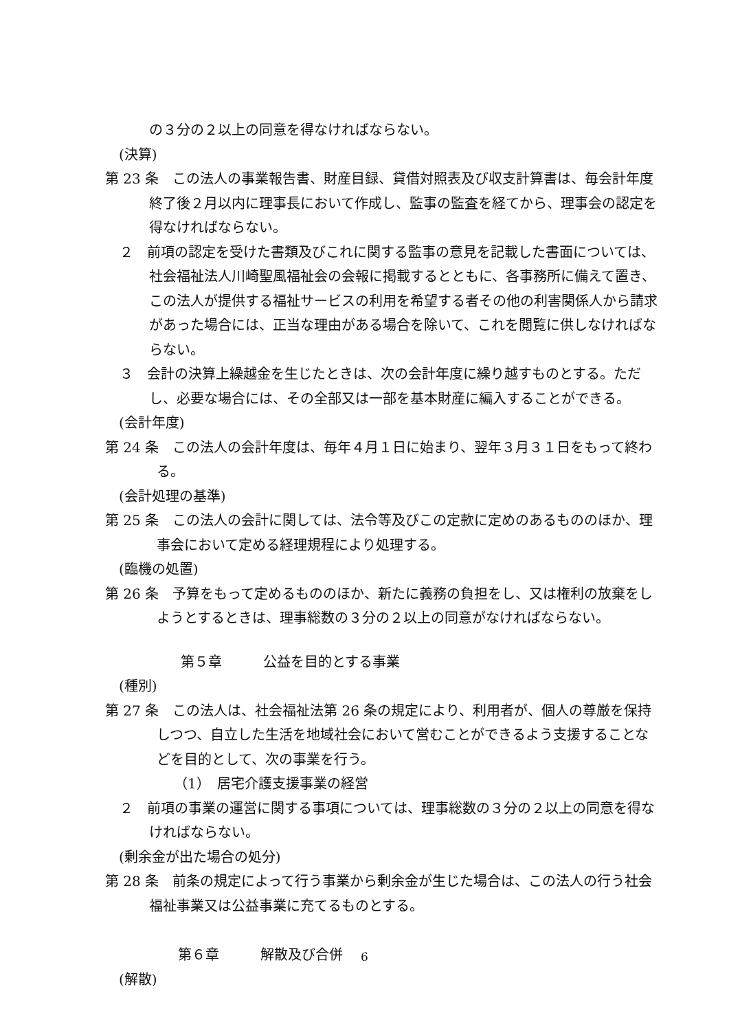の３分の２以上の同意を得なければならない。
(決算)
第 23 条　この法人の事業報告書、財産目録、貸借対照表及び収支計算書は、毎会計年度終了後２月以内に理事長において作成し、監事の監査を経てから、理事会の認定を得なければならない。
２　前項の認定を受けた書類及びこれに関する監事の意見を記載した書面については、社会福祉法人川崎聖風福祉会の会報に掲載するとともに、各事務所に備えて置き、この法人が提供する福祉サービスの利用を希望する者その他の利害関係人から請求があった場合には、正当な理由がある場合を除いて、これを閲覧に供しなければならない。
３　会計の決算上繰越金を生じたときは、次の会計年度に繰り越すものとする。ただし、必要な場合には、その全部又は一部を基本財産に編入することができる。
(会計年度)
第 24 条　この法人の会計年度は、毎年４月１日に始まり、翌年３月３１日をもって終わる。
(会計処理の基準)
第 25 条　この法人の会計に関しては、法令等及びこの定款に定めのあるもののほか、理事会において定める経理規程により処理する。
(臨機の処置)
第 26 条　予算をもって定めるもののほか、新たに義務の負担をし、又は権利の放棄をしようとするときは、理事総数の３分の２以上の同意がなければならない。
第５章　　　公益を目的とする事業
(種別)
第 27 条　この法人は、社会福祉法第 26 条の規定により、利用者が、個人の尊厳を保持しつつ、自立した生活を地域社会において営むことができるよう支援することなどを目的として、次の事業を行う。
（1）　居宅介護支援事業の経営
２　前項の事業の運営に関する事項については、理事総数の３分の２以上の同意を得なければならない。
(剰余金が出た場合の処分)
第 28 条　前条の規定によって行う事業から剰余金が生じた場合は、この法人の行う社会福祉事業又は公益事業に充てるものとする。
第６章　　　解散及び合併
(解散)
6